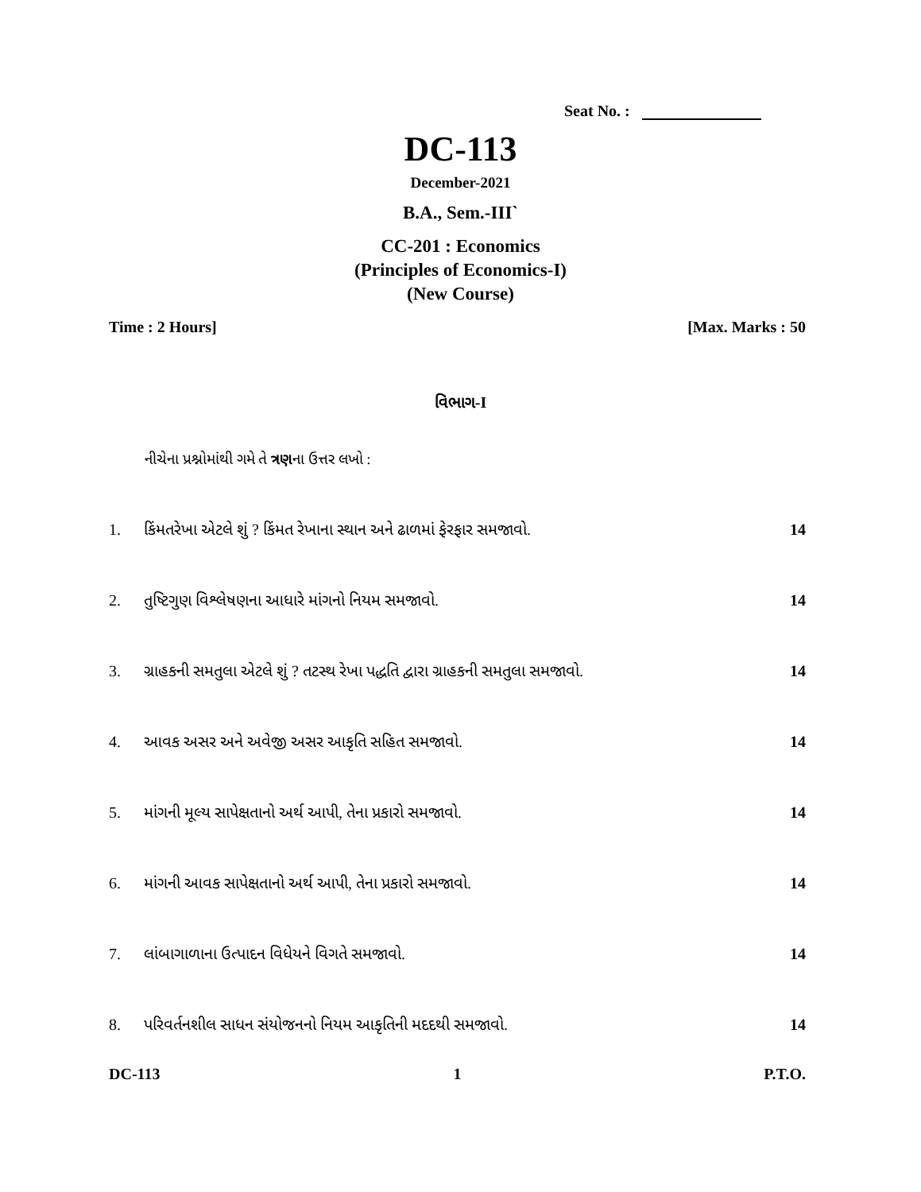Seat No. :
DC-113
December-2021
B.A., Sem.-III`
CC-201 : Economics
(Principles of Economics-I)
(New Course)
Time : 2 Hours] [Max. Marks : 50
વિભાગ-I
નીચેના પ્રશ્નોમાંથી ગમે તે ત્રણના ઉત્તર લખો :
1. કિંમતરેખા એટલે શું ? કિંમત રેખાના સ્થાન અને ઢાળમાં ફેરફાર સમજાવો.
14
2. તુષ્ટિગુણ વિશ્લેષણના આધારે માંગનો નિયમ સમજાવો.
14
3. ગ્રાહકની સમતુલા એટલે શું ? તટસ્થ રેખા પદ્ધતિ દ્વારા ગ્રાહકની સમતુલા સમજાવો.
14
4. આવક અસર અને અવેજી અસર આકૃતિ સહિત સમજાવો.
14
5. માંગની મૂલ્ય સાપેક્ષતાનો અર્થ આપી, તેના પ્રકારો સમજાવો.
14
6. માંગની આવક સાપેક્ષતાનો અર્થ આપી, તેના પ્રકારો સમજાવો.
14
7. લાંબાગાળાના ઉત્પાદન વિધેયને વિગતે સમજાવો.
14
8. પરિવર્તનશીલ સાધન સંયોજનનો નિયમ આકૃતિની મદદથી સમજાવો.
14
DC-113 1 P.T.O.